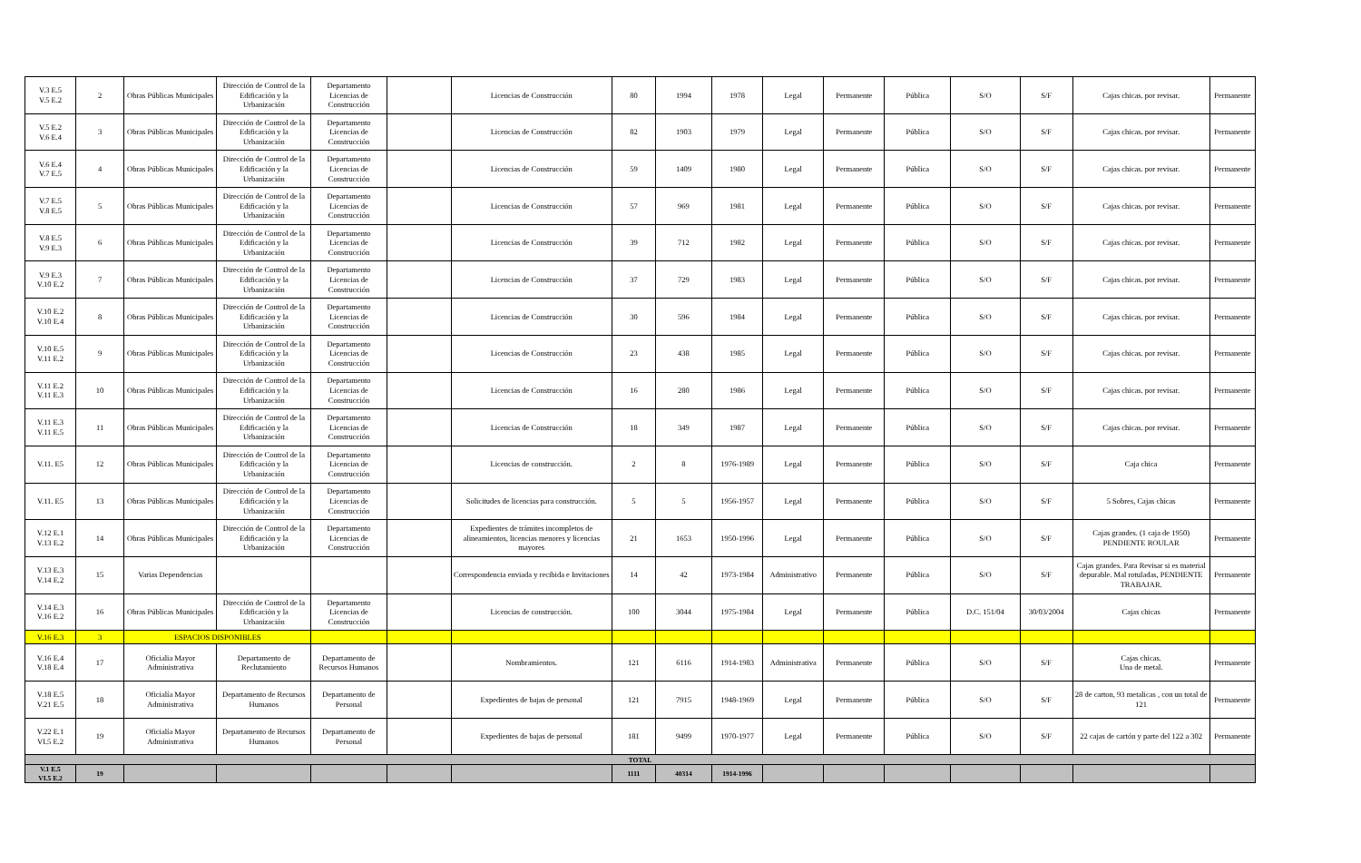| V.3 E.5 V.5 E.2 | 2 | Obras Públicas Municipales | Dirección de Control de la Edificación y la Urbanización | Departamento Licencias de Construcción | | Licencias de Construcción | 80 | 1994 | 1978 | Legal | Permanente | Pública | S/O | S/F | Cajas chicas. por revisar. | Permanente |
| V.5 E.2 V.6 E.4 | 3 | Obras Públicas Municipales | Dirección de Control de la Edificación y la Urbanización | Departamento Licencias de Construcción | | Licencias de Construcción | 82 | 1903 | 1979 | Legal | Permanente | Pública | S/O | S/F | Cajas chicas. por revisar. | Permanente |
| V.6 E.4 V.7 E.5 | 4 | Obras Públicas Municipales | Dirección de Control de la Edificación y la Urbanización | Departamento Licencias de Construcción | | Licencias de Construcción | 59 | 1409 | 1980 | Legal | Permanente | Pública | S/O | S/F | Cajas chicas. por revisar. | Permanente |
| V.7 E.5 V.8 E.5 | 5 | Obras Públicas Municipales | Dirección de Control de la Edificación y la Urbanización | Departamento Licencias de Construcción | | Licencias de Construcción | 57 | 969 | 1981 | Legal | Permanente | Pública | S/O | S/F | Cajas chicas. por revisar. | Permanente |
| V.8 E.5 V.9 E.3 | 6 | Obras Públicas Municipales | Dirección de Control de la Edificación y la Urbanización | Departamento Licencias de Construcción | | Licencias de Construcción | 39 | 712 | 1982 | Legal | Permanente | Pública | S/O | S/F | Cajas chicas. por revisar. | Permanente |
| V.9 E.3 V.10 E.2 | 7 | Obras Públicas Municipales | Dirección de Control de la Edificación y la Urbanización | Departamento Licencias de Construcción | | Licencias de Construcción | 37 | 729 | 1983 | Legal | Permanente | Pública | S/O | S/F | Cajas chicas. por revisar. | Permanente |
| V.10 E.2 V.10 E.4 | 8 | Obras Públicas Municipales | Dirección de Control de la Edificación y la Urbanización | Departamento Licencias de Construcción | | Licencias de Construcción | 30 | 596 | 1984 | Legal | Permanente | Pública | S/O | S/F | Cajas chicas. por revisar. | Permanente |
| V.10 E.5 V.11 E.2 | 9 | Obras Públicas Municipales | Dirección de Control de la Edificación y la Urbanización | Departamento Licencias de Construcción | | Licencias de Construcción | 23 | 438 | 1985 | Legal | Permanente | Pública | S/O | S/F | Cajas chicas. por revisar. | Permanente |
| V.11 E.2 V.11 E.3 | 10 | Obras Públicas Municipales | Dirección de Control de la Edificación y la Urbanización | Departamento Licencias de Construcción | | Licencias de Construcción | 16 | 280 | 1986 | Legal | Permanente | Pública | S/O | S/F | Cajas chicas. por revisar. | Permanente |
| V.11 E.3 V.11 E.5 | 11 | Obras Públicas Municipales | Dirección de Control de la Edificación y la Urbanización | Departamento Licencias de Construcción | | Licencias de Construcción | 18 | 349 | 1987 | Legal | Permanente | Pública | S/O | S/F | Cajas chicas. por revisar. | Permanente |
| V.11. E5 | 12 | Obras Públicas Municipales | Dirección de Control de la Edificación y la Urbanización | Departamento Licencias de Construcción | | Licencias de construcción. | 2 | 8 | 1976-1989 | Legal | Permanente | Pública | S/O | S/F | Caja chica | Permanente |
| V.11. E5 | 13 | Obras Públicas Municipales | Dirección de Control de la Edificación y la Urbanización | Departamento Licencias de Construcción | | Solicitudes de licencias para construcción. | 5 | 5 | 1956-1957 | Legal | Permanente | Pública | S/O | S/F | 5 Sobres, Cajas chicas | Permanente |
| V.12 E.1 V.13 E.2 | 14 | Obras Públicas Municipales | Dirección de Control de la Edificación y la Urbanización | Departamento Licencias de Construcción | | Expedientes de trámites incompletos de alineamientos, licencias menores y licencias mayores | 21 | 1653 | 1950-1996 | Legal | Permanente | Pública | S/O | S/F | Cajas grandes. (1 caja de 1950) PENDIENTE ROULAR | Permanente |
| V.13 E.3 V.14 E.2 | 15 | Varias Dependencias | | | | Correspondencia enviada y recibida e Invitaciones | 14 | 42 | 1973-1984 | Administrativo | Permanente | Pública | S/O | S/F | Cajas grandes. Para Revisar si es material depurable. Mal rotuladas, PENDIENTE TRABAJAR. | Permanente |
| V.14 E.3 V.16 E.2 | 16 | Obras Públicas Municipales | Dirección de Control de la Edificación y la Urbanización | Departamento Licencias de Construcción | | Licencias de construcción. | 100 | 3044 | 1975-1984 | Legal | Permanente | Pública | D.C. 151/04 | 30/03/2004 | Cajas chicas | Permanente |
| V.16 E.3 | 3 | ESPACIOS DISPONIBLES | | | | | | | | | | | | | | |
| V.16 E.4 V.18 E.4 | 17 | Oficialia Mayor Administrativa | Departamento de Reclutamiento | Departamento de Recursos Humanos | | Nombramientos. | 121 | 6116 | 1914-1983 | Administrativa | Permanente | Pública | S/O | S/F | Cajas chicas. Una de metal. | Permanente |
| V.18 E.5 V.21 E.5 | 18 | Oficialía Mayor Administrativa | Departamento de Recursos Humanos | Departamento de Personal | | Expedientes de bajas de personal | 121 | 7915 | 1948-1969 | Legal | Permanente | Pública | S/O | S/F | 28 de carton, 93 metalicas , con un total de 121 | Permanente |
| V.22 E.1 VI.5 E.2 | 19 | Oficialía Mayor Administrativa | Departamento de Recursos Humanos | Departamento de Personal | | Expedientes de bajas de personal | 181 | 9499 | 1970-1977 | Legal | Permanente | Pública | S/O | S/F | 22 cajas de cartón y parte del 122 a 302 | Permanente |
| TOTAL | | | | | | | | | | | | | | | | |
| V.1 E.5 VI.5 E.2 | 19 | | | | | | 1111 | 40314 | 1914-1996 | | | | | | | |